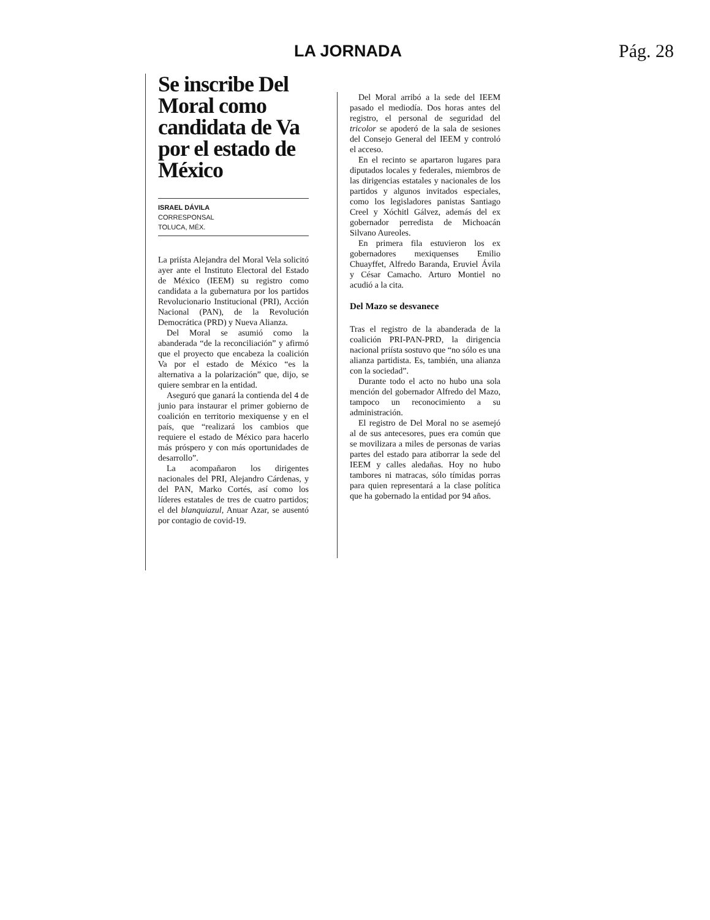LA JORNADA Pág. 28
Se inscribe Del Moral como candidata de Va por el estado de México
ISRAEL DÁVILA
CORRESPONSAL
TOLUCA, MÉX.
La priísta Alejandra del Moral Vela solicitó ayer ante el Instituto Electoral del Estado de México (IEEM) su registro como candidata a la gubernatura por los partidos Revolucionario Institucional (PRI), Acción Nacional (PAN), de la Revolución Democrática (PRD) y Nueva Alianza.
Del Moral se asumió como la abanderada “de la reconciliación” y afirmó que el proyecto que encabeza la coalición Va por el estado de México “es la alternativa a la polarización” que, dijo, se quiere sembrar en la entidad.
Aseguró que ganará la contienda del 4 de junio para instaurar el primer gobierno de coalición en territorio mexiquense y en el país, que “realizará los cambios que requiere el estado de México para hacerlo más próspero y con más oportunidades de desarrollo”.
La acompañaron los dirigentes nacionales del PRI, Alejandro Cárdenas, y del PAN, Marko Cortés, así como los líderes estatales de tres de cuatro partidos; el del blanquiazul, Anuar Azar, se ausentó por contagio de covid-19.
Del Moral arribó a la sede del IEEM pasado el mediodía. Dos horas antes del registro, el personal de seguridad del tricolor se apoderó de la sala de sesiones del Consejo General del IEEM y controló el acceso.
En el recinto se apartaron lugares para diputados locales y federales, miembros de las dirigencias estatales y nacionales de los partidos y algunos invitados especiales, como los legisladores panistas Santiago Creel y Xóchitl Gálvez, además del ex gobernador perredista de Michoacán Silvano Aureoles.
En primera fila estuvieron los ex gobernadores mexiquenses Emilio Chuayffet, Alfredo Baranda, Eruviel Ávila y César Camacho. Arturo Montiel no acudió a la cita.
Del Mazo se desvanece
Tras el registro de la abanderada de la coalición PRI-PAN-PRD, la dirigencia nacional priísta sostuvo que “no sólo es una alianza partidista. Es, también, una alianza con la sociedad”.
Durante todo el acto no hubo una sola mención del gobernador Alfredo del Mazo, tampoco un reconocimiento a su administración.
El registro de Del Moral no se asemejó al de sus antecesores, pues era común que se movilizara a miles de personas de varias partes del estado para atiborrar la sede del IEEM y calles aledañas. Hoy no hubo tambores ni matracas, sólo tímidas porras para quien representará a la clase política que ha gobernado la entidad por 94 años.